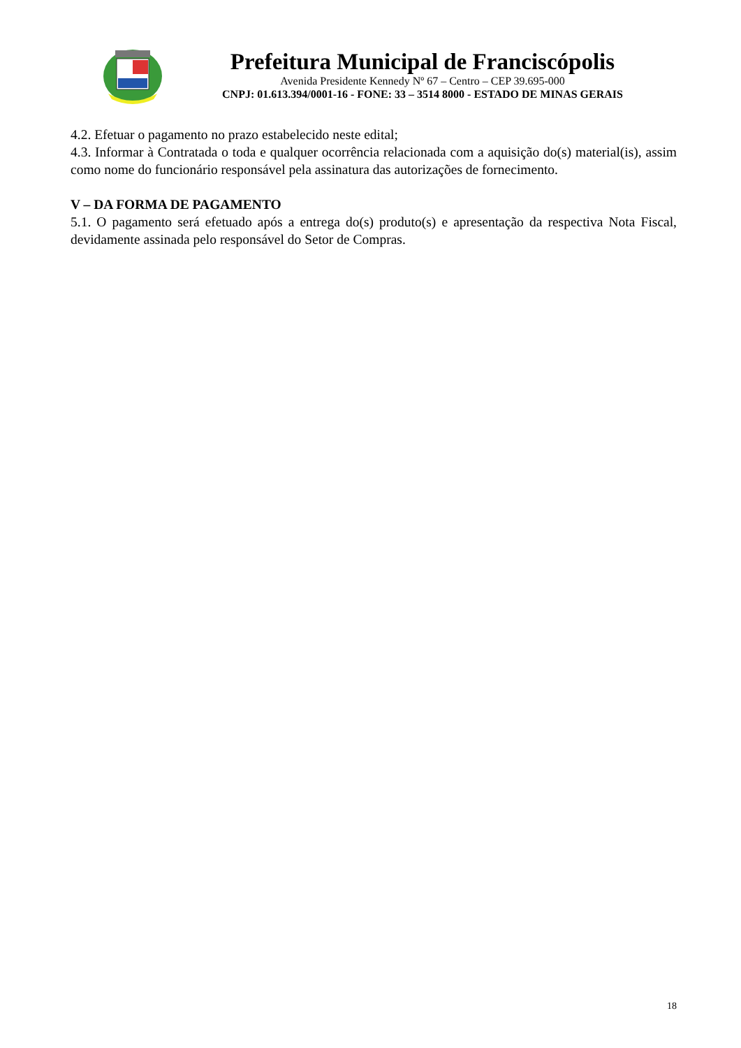Prefeitura Municipal de Franciscópolis
Avenida Presidente Kennedy Nº 67 – Centro – CEP 39.695-000
CNPJ: 01.613.394/0001-16 - FONE: 33 – 3514 8000 - ESTADO DE MINAS GERAIS
4.2. Efetuar o pagamento no prazo estabelecido neste edital;
4.3. Informar à Contratada o toda e qualquer ocorrência relacionada com a aquisição do(s) material(is), assim como nome do funcionário responsável pela assinatura das autorizações de fornecimento.
V – DA FORMA DE PAGAMENTO
5.1. O pagamento será efetuado após a entrega do(s) produto(s) e apresentação da respectiva Nota Fiscal, devidamente assinada pelo responsável do Setor de Compras.
18